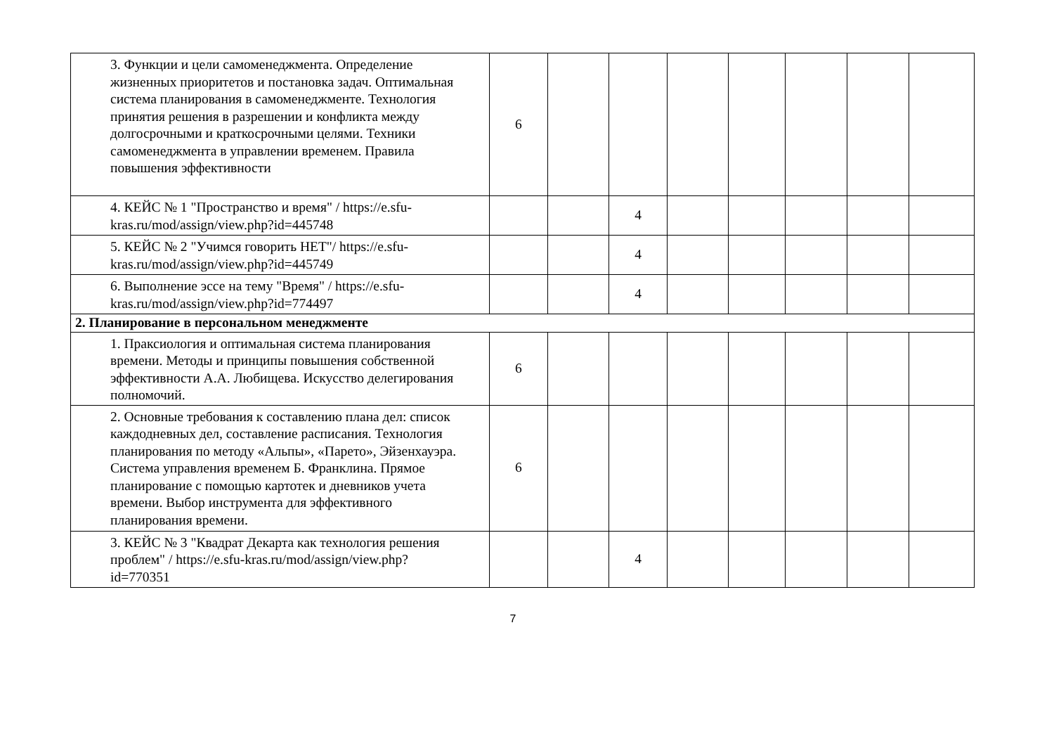| 3. Функции и цели самоменеджмента. Определение жизненных приоритетов и постановка задач. Оптимальная система планирования в самоменеджменте. Технология принятия решения в разрешении и конфликта между долгосрочными и краткосрочными целями. Техники самоменеджмента в управлении временем. Правила повышения эффективности | 6 | | | | | | | |
| 4. КЕЙС № 1 "Пространство и время" / https://e.sfu-kras.ru/mod/assign/view.php?id=445748 | | | 4 | | | | | |
| 5. КЕЙС № 2 "Учимся говорить НЕТ"/ https://e.sfu-kras.ru/mod/assign/view.php?id=445749 | | | 4 | | | | | |
| 6. Выполнение эссе на тему "Время" / https://e.sfu-kras.ru/mod/assign/view.php?id=774497 | | | 4 | | | | | |
| 2. Планирование в персональном менеджменте | | | | | | | | |
| 1. Праксиология и оптимальная система планирования времени. Методы и принципы повышения собственной эффективности А.А. Любищева. Искусство делегирования полномочий. | 6 | | | | | | | |
| 2. Основные требования к составлению плана дел: список каждодневных дел, составление расписания. Технология планирования по методу «Альпы», «Парето», Эйзенхауэра. Система управления временем Б. Франклина. Прямое планирование с помощью картотек и дневников учета времени. Выбор инструмента для эффективного планирования времени. | 6 | | | | | | | |
| 3. КЕЙС № 3 "Квадрат Декарта как технология решения проблем" / https://e.sfu-kras.ru/mod/assign/view.php?id=770351 | | | 4 | | | | | |
7